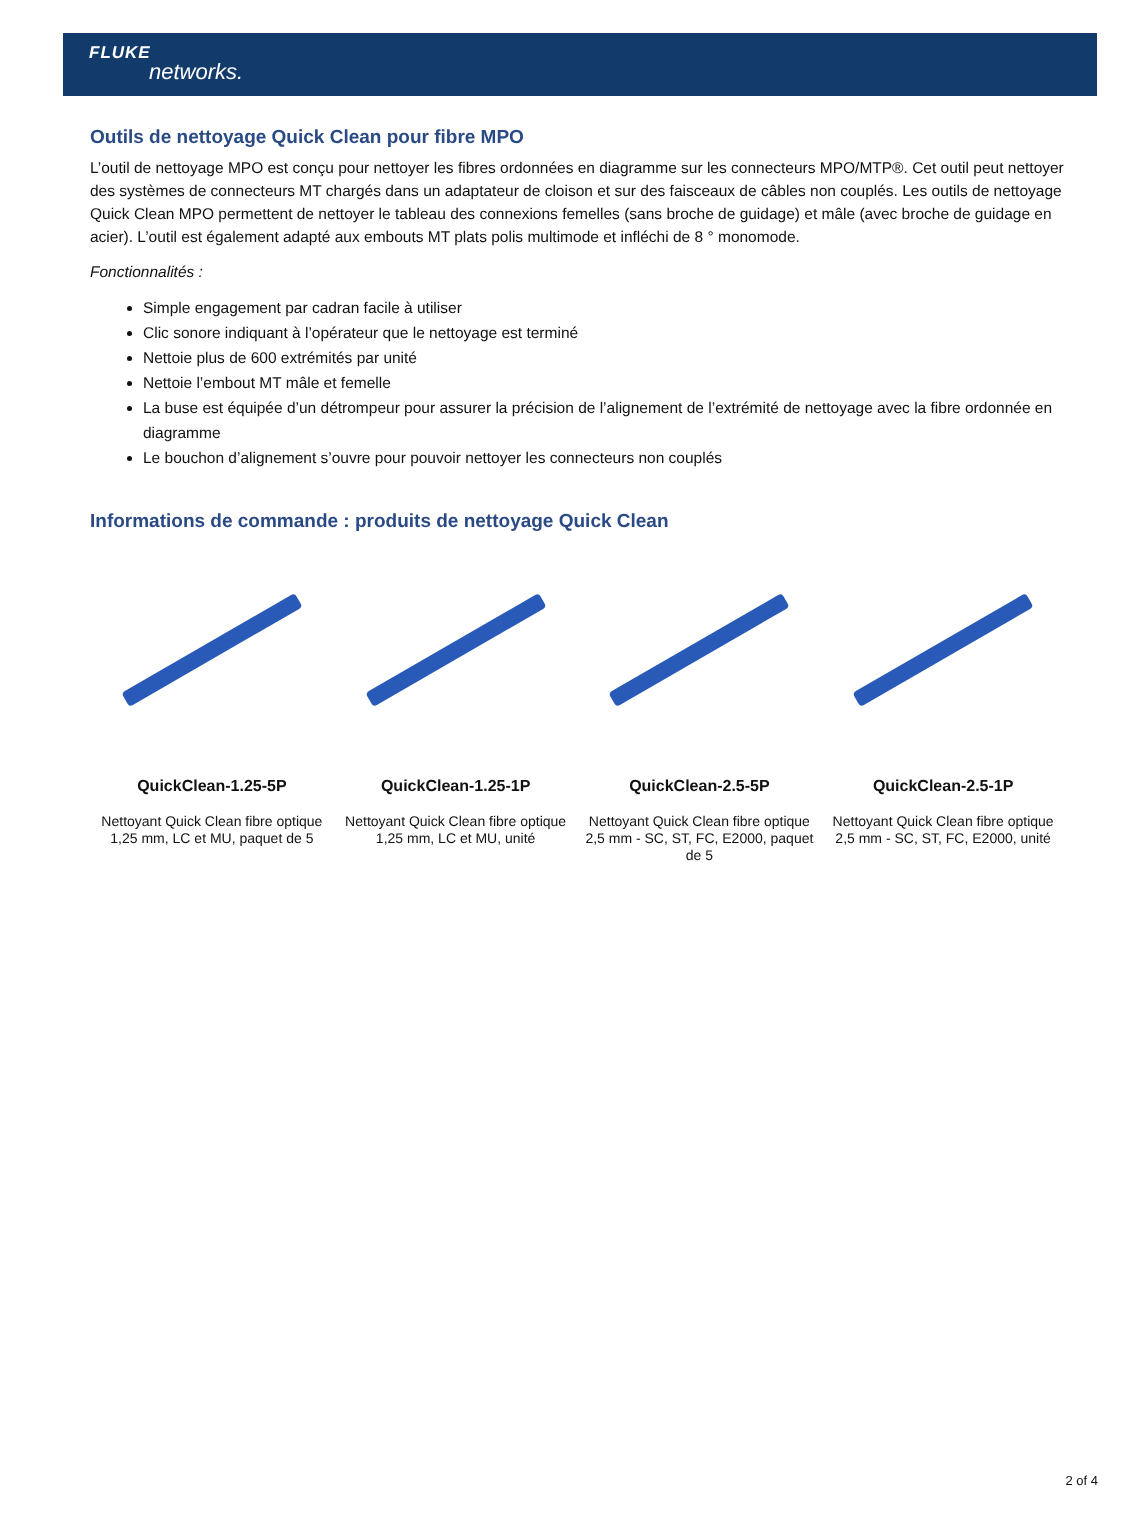FLUKE
networks.
Outils de nettoyage Quick Clean pour fibre MPO
L’outil de nettoyage MPO est conçu pour nettoyer les fibres ordonnées en diagramme sur les connecteurs MPO/MTP®. Cet outil peut nettoyer des systèmes de connecteurs MT chargés dans un adaptateur de cloison et sur des faisceaux de câbles non couplés. Les outils de nettoyage Quick Clean MPO permettent de nettoyer le tableau des connexions femelles (sans broche de guidage) et mâle (avec broche de guidage en acier). L’outil est également adapté aux embouts MT plats polis multimode et infléchi de 8 ° monomode.
Fonctionnalités :
Simple engagement par cadran facile à utiliser
Clic sonore indiquant à l’opérateur que le nettoyage est terminé
Nettoie plus de 600 extrémités par unité
Nettoie l’embout MT mâle et femelle
La buse est équipée d’un détrompeur pour assurer la précision de l’alignement de l’extrémité de nettoyage avec la fibre ordonnée en diagramme
Le bouchon d’alignement s’ouvre pour pouvoir nettoyer les connecteurs non couplés
Informations de commande : produits de nettoyage Quick Clean
QuickClean-1.25-5P
Nettoyant Quick Clean fibre optique 1,25 mm, LC et MU, paquet de 5
QuickClean-1.25-1P
Nettoyant Quick Clean fibre optique 1,25 mm, LC et MU, unité
QuickClean-2.5-5P
Nettoyant Quick Clean fibre optique 2,5 mm - SC, ST, FC, E2000, paquet de 5
QuickClean-2.5-1P
Nettoyant Quick Clean fibre optique 2,5 mm - SC, ST, FC, E2000, unité
2 of 4